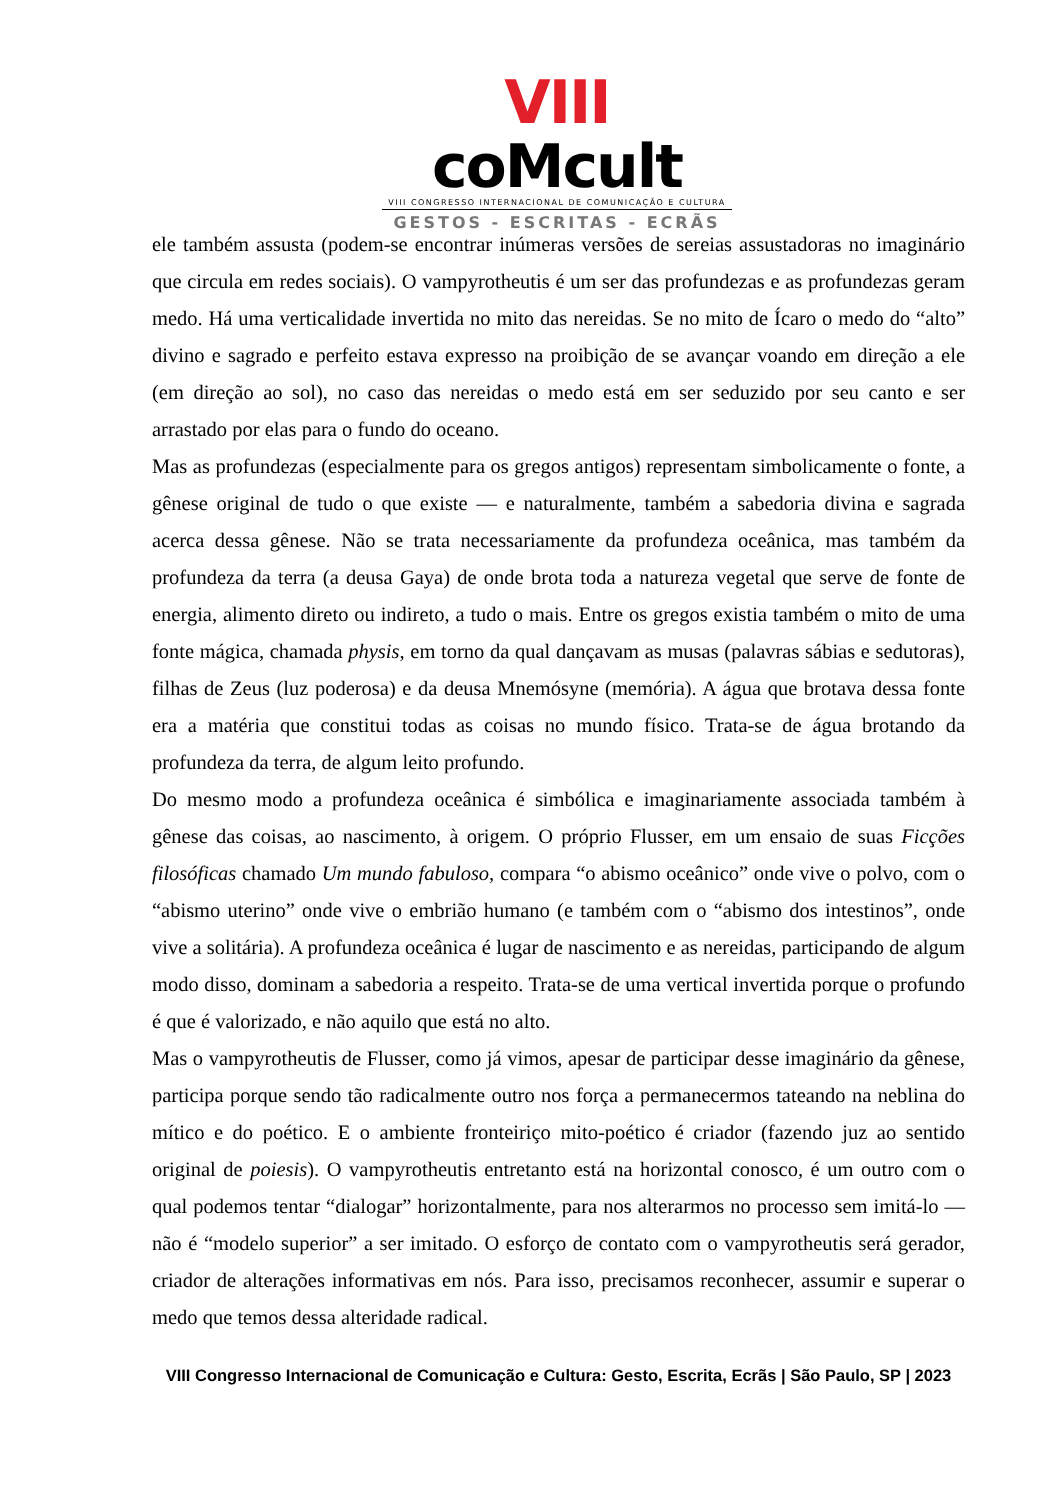VIII coMcult
VIII CONGRESSO INTERNACIONAL DE COMUNICAÇÃO E CULTURA
GESTOS - ESCRITAS - ECRÃS
ele também assusta (podem-se encontrar inúmeras versões de sereias assustadoras no imaginário que circula em redes sociais). O vampyrotheutis é um ser das profundezas e as profundezas geram medo. Há uma verticalidade invertida no mito das nereidas. Se no mito de Ícaro o medo do “alto” divino e sagrado e perfeito estava expresso na proibição de se avançar voando em direção a ele (em direção ao sol), no caso das nereidas o medo está em ser seduzido por seu canto e ser arrastado por elas para o fundo do oceano.
Mas as profundezas (especialmente para os gregos antigos) representam simbolicamente o fonte, a gênese original de tudo o que existe — e naturalmente, também a sabedoria divina e sagrada acerca dessa gênese. Não se trata necessariamente da profundeza oceânica, mas também da profundeza da terra (a deusa Gaya) de onde brota toda a natureza vegetal que serve de fonte de energia, alimento direto ou indireto, a tudo o mais. Entre os gregos existia também o mito de uma fonte mágica, chamada physis, em torno da qual dançavam as musas (palavras sábias e sedutoras), filhas de Zeus (luz poderosa) e da deusa Mnemósyne (memória). A água que brotava dessa fonte era a matéria que constitui todas as coisas no mundo físico. Trata-se de água brotando da profundeza da terra, de algum leito profundo.
Do mesmo modo a profundeza oceânica é simbólica e imaginariamente associada também à gênese das coisas, ao nascimento, à origem. O próprio Flusser, em um ensaio de suas Ficções filosóficas chamado Um mundo fabuloso, compara “o abismo oceânico” onde vive o polvo, com o “abismo uterino” onde vive o embrião humano (e também com o “abismo dos intestinos”, onde vive a solitária). A profundeza oceânica é lugar de nascimento e as nereidas, participando de algum modo disso, dominam a sabedoria a respeito. Trata-se de uma vertical invertida porque o profundo é que é valorizado, e não aquilo que está no alto.
Mas o vampyrotheutis de Flusser, como já vimos, apesar de participar desse imaginário da gênese, participa porque sendo tão radicalmente outro nos força a permanecermos tateando na neblina do mítico e do poético. E o ambiente fronteiriço mito-poético é criador (fazendo juz ao sentido original de poiesis). O vampyrotheutis entretanto está na horizontal conosco, é um outro com o qual podemos tentar “dialogar” horizontalmente, para nos alterarmos no processo sem imitá-lo — não é “modelo superior” a ser imitado. O esforço de contato com o vampyrotheutis será gerador, criador de alterações informativas em nós. Para isso, precisamos reconhecer, assumir e superar o medo que temos dessa alteridade radical.
VIII Congresso Internacional de Comunicação e Cultura: Gesto, Escrita, Ecrãs | São Paulo, SP | 2023